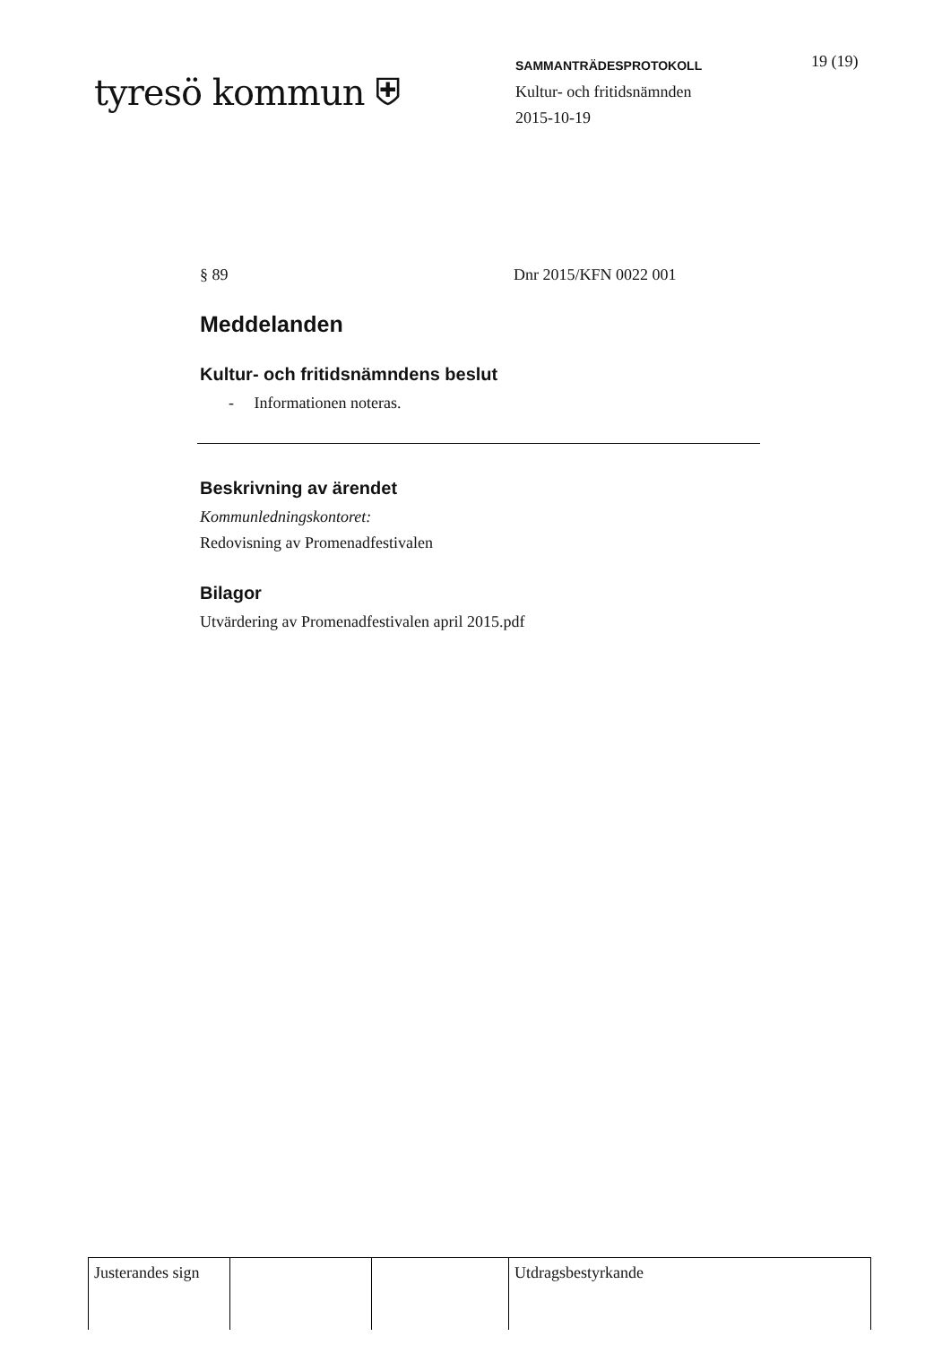tyresö kommun ⛨
SAMMANTRÄDESPROTOKOLL
Kultur- och fritidsnämnden
2015-10-19
19 (19)
§ 89 Dnr 2015/KFN 0022 001
Meddelanden
Kultur- och fritidsnämndens beslut
- Informationen noteras.
Beskrivning av ärendet
Kommunledningskontoret:
Redovisning av Promenadfestivalen
Bilagor
Utvärdering av Promenadfestivalen april 2015.pdf
| Justerandes sign | | | Utdragsbestyrkande |